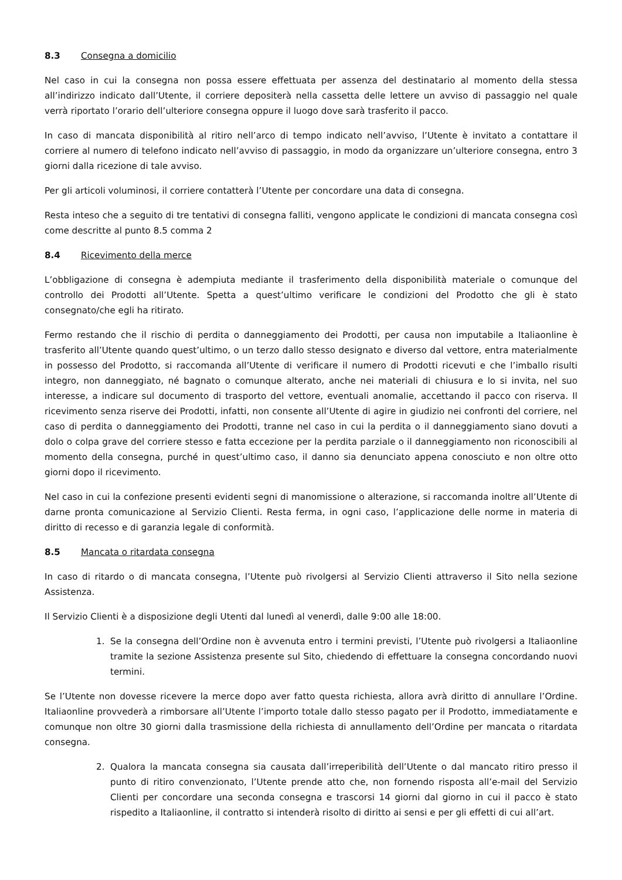8.3 Consegna a domicilio
Nel caso in cui la consegna non possa essere effettuata per assenza del destinatario al momento della stessa all’indirizzo indicato dall’Utente, il corriere depositerà nella cassetta delle lettere un avviso di passaggio nel quale verrà riportato l’orario dell’ulteriore consegna oppure il luogo dove sarà trasferito il pacco.
In caso di mancata disponibilità al ritiro nell’arco di tempo indicato nell’avviso, l’Utente è invitato a contattare il corriere al numero di telefono indicato nell’avviso di passaggio, in modo da organizzare un’ulteriore consegna, entro 3 giorni dalla ricezione di tale avviso.
Per gli articoli voluminosi, il corriere contatterà l’Utente per concordare una data di consegna.
Resta inteso che a seguito di tre tentativi di consegna falliti, vengono applicate le condizioni di mancata consegna così come descritte al punto 8.5 comma 2
8.4 Ricevimento della merce
L’obbligazione di consegna è adempiuta mediante il trasferimento della disponibilità materiale o comunque del controllo dei Prodotti all’Utente. Spetta a quest’ultimo verificare le condizioni del Prodotto che gli è stato consegnato/che egli ha ritirato.
Fermo restando che il rischio di perdita o danneggiamento dei Prodotti, per causa non imputabile a Italiaonline è trasferito all’Utente quando quest’ultimo, o un terzo dallo stesso designato e diverso dal vettore, entra materialmente in possesso del Prodotto, si raccomanda all’Utente di verificare il numero di Prodotti ricevuti e che l’imballo risulti integro, non danneggiato, né bagnato o comunque alterato, anche nei materiali di chiusura e lo si invita, nel suo interesse, a indicare sul documento di trasporto del vettore, eventuali anomalie, accettando il pacco con riserva. Il ricevimento senza riserve dei Prodotti, infatti, non consente all’Utente di agire in giudizio nei confronti del corriere, nel caso di perdita o danneggiamento dei Prodotti, tranne nel caso in cui la perdita o il danneggiamento siano dovuti a dolo o colpa grave del corriere stesso e fatta eccezione per la perdita parziale o il danneggiamento non riconoscibili al momento della consegna, purché in quest’ultimo caso, il danno sia denunciato appena conosciuto e non oltre otto giorni dopo il ricevimento.
Nel caso in cui la confezione presenti evidenti segni di manomissione o alterazione, si raccomanda inoltre all’Utente di darne pronta comunicazione al Servizio Clienti. Resta ferma, in ogni caso, l’applicazione delle norme in materia di diritto di recesso e di garanzia legale di conformità.
8.5 Mancata o ritardata consegna
In caso di ritardo o di mancata consegna, l’Utente può rivolgersi al Servizio Clienti attraverso il Sito nella sezione Assistenza.
Il Servizio Clienti è a disposizione degli Utenti dal lunedì al venerdì, dalle 9:00 alle 18:00.
1. Se la consegna dell’Ordine non è avvenuta entro i termini previsti, l’Utente può rivolgersi a Italiaonline tramite la sezione Assistenza presente sul Sito, chiedendo di effettuare la consegna concordando nuovi termini.
Se l’Utente non dovesse ricevere la merce dopo aver fatto questa richiesta, allora avrà diritto di annullare l’Ordine. Italiaonline provvederà a rimborsare all’Utente l’importo totale dallo stesso pagato per il Prodotto, immediatamente e comunque non oltre 30 giorni dalla trasmissione della richiesta di annullamento dell’Ordine per mancata o ritardata consegna.
2. Qualora la mancata consegna sia causata dall’irreperibilità dell’Utente o dal mancato ritiro presso il punto di ritiro convenzionato, l’Utente prende atto che, non fornendo risposta all’e-mail del Servizio Clienti per concordare una seconda consegna e trascorsi 14 giorni dal giorno in cui il pacco è stato rispedito a Italiaonline, il contratto si intenderà risolto di diritto ai sensi e per gli effetti di cui all’art.